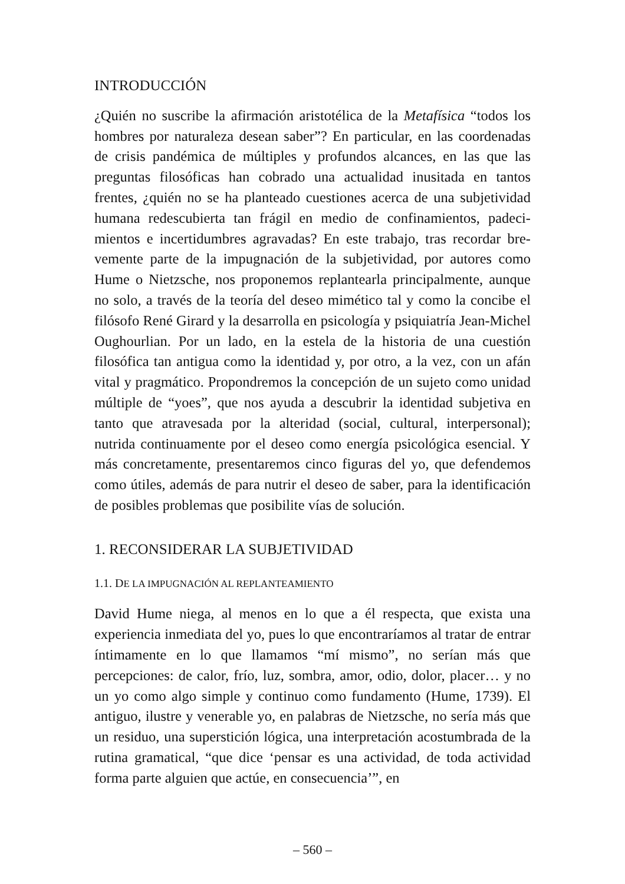INTRODUCCIÓN
¿Quién no suscribe la afirmación aristotélica de la Metafísica “todos los hombres por naturaleza desean saber”? En particular, en las coordenadas de crisis pandémica de múltiples y profundos alcances, en las que las preguntas filosóficas han cobrado una actualidad inusitada en tantos frentes, ¿quién no se ha planteado cuestiones acerca de una subjetividad humana redescubierta tan frágil en medio de confinamientos, padeci­mientos e incertidumbres agravadas? En este trabajo, tras recordar bre­vemente parte de la impugnación de la subjetividad, por autores como Hume o Nietzsche, nos proponemos replantearla principalmente, aun­que no solo, a través de la teoría del deseo mimético tal y como la con­cibe el filósofo René Girard y la desarrolla en psicología y psiquiatría Jean-Michel Oughourlian. Por un lado, en la estela de la historia de una cuestión filosófica tan antigua como la identidad y, por otro, a la vez, con un afán vital y pragmático. Propondremos la concepción de un su­jeto como unidad múltiple de “yoes”, que nos ayuda a descubrir la iden­tidad subjetiva en tanto que atravesada por la alteridad (social, cultural, interpersonal); nutrida continuamente por el deseo como energía psico­lógica esencial. Y más concretamente, presentaremos cinco figuras del yo, que defendemos como útiles, además de para nutrir el deseo de sa­ber, para la identificación de posibles problemas que posibilite vías de solución.
1. RECONSIDERAR LA SUBJETIVIDAD
1.1. DE LA IMPUGNACIÓN AL REPLANTEAMIENTO
David Hume niega, al menos en lo que a él respecta, que exista una experiencia inmediata del yo, pues lo que encontraríamos al tratar de entrar íntimamente en lo que llamamos “mí mismo”, no serían más que percepciones: de calor, frío, luz, sombra, amor, odio, dolor, placer… y no un yo como algo simple y continuo como fundamento (Hume, 1739). El antiguo, ilustre y venerable yo, en palabras de Nietzsche, no sería más que un residuo, una superstición lógica, una interpretación acostumbrada de la rutina gramatical, “que dice ‘pensar es una actividad, de toda actividad forma parte alguien que actúe, en consecuencia’”, en
– 560 –